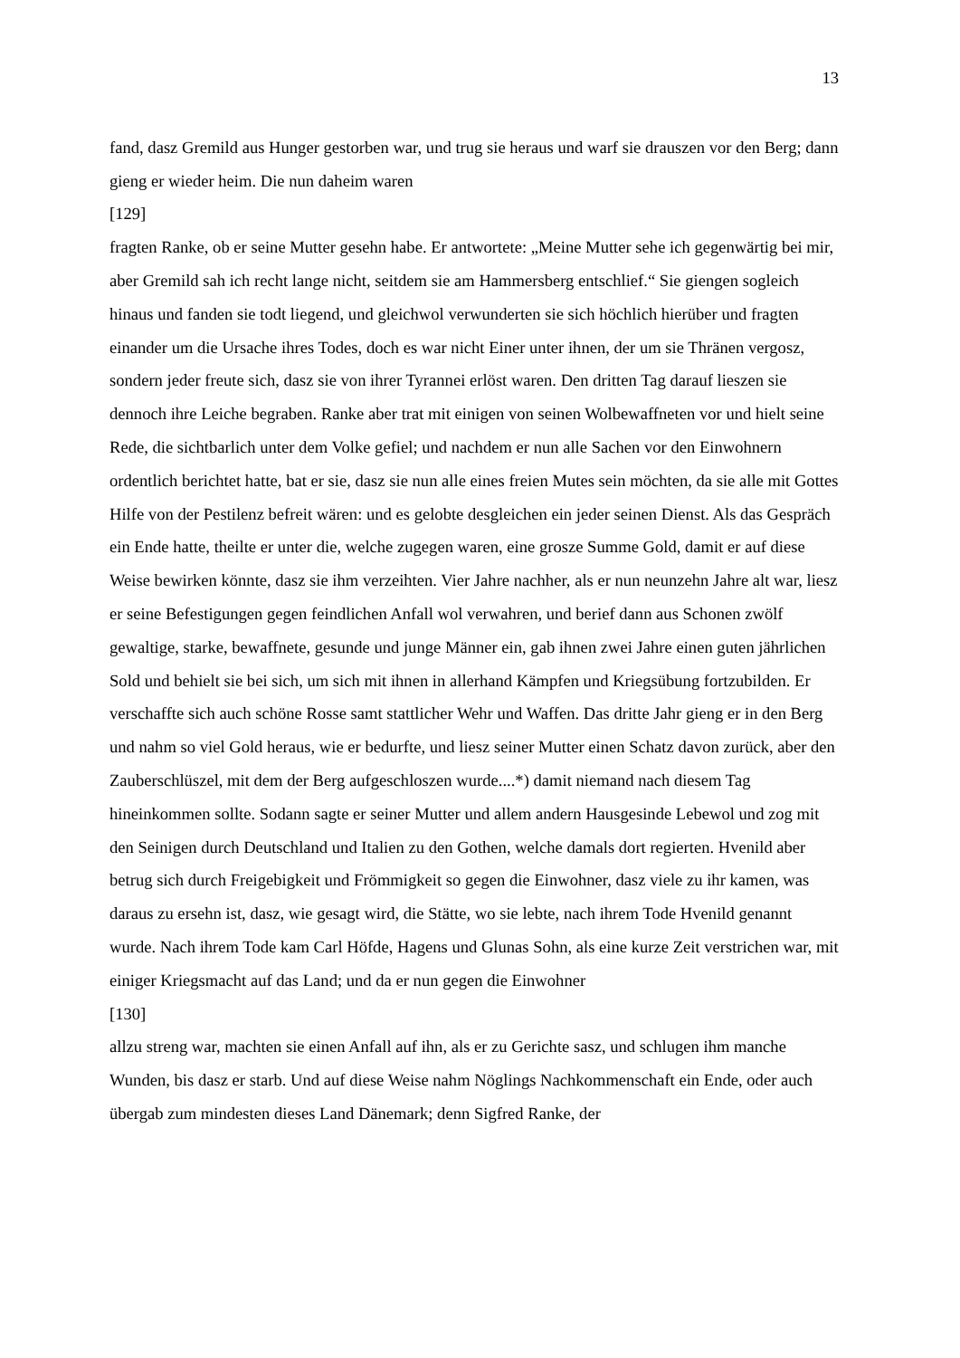13
fand, dasz Gremild aus Hunger gestorben war, und trug sie heraus und warf sie drauszen vor den Berg; dann gieng er wieder heim. Die nun daheim waren
[129]
fragten Ranke, ob er seine Mutter gesehn habe. Er antwortete: „Meine Mutter sehe ich gegenwärtig bei mir, aber Gremild sah ich recht lange nicht, seitdem sie am Hammersberg entschlief.“ Sie giengen sogleich hinaus und fanden sie todt liegend, und gleichwol verwunderten sie sich höchlich hierüber und fragten einander um die Ursache ihres Todes, doch es war nicht Einer unter ihnen, der um sie Thränen vergosz, sondern jeder freute sich, dasz sie von ihrer Tyrannei erlöst waren. Den dritten Tag darauf lieszen sie dennoch ihre Leiche begraben. Ranke aber trat mit einigen von seinen Wolbewaffneten vor und hielt seine Rede, die sichtbarlich unter dem Volke gefiel; und nachdem er nun alle Sachen vor den Einwohnern ordentlich berichtet hatte, bat er sie, dasz sie nun alle eines freien Mutes sein möchten, da sie alle mit Gottes Hilfe von der Pestilenz befreit wären: und es gelobte desgleichen ein jeder seinen Dienst. Als das Gespräch ein Ende hatte, theilte er unter die, welche zugegen waren, eine grosze Summe Gold, damit er auf diese Weise bewirken könnte, dasz sie ihm verzeihten. Vier Jahre nachher, als er nun neunzehn Jahre alt war, liesz er seine Befestigungen gegen feindlichen Anfall wol verwahren, und berief dann aus Schonen zwölf gewaltige, starke, bewaffnete, gesunde und junge Männer ein, gab ihnen zwei Jahre einen guten jährlichen Sold und behielt sie bei sich, um sich mit ihnen in allerhand Kämpfen und Kriegsübung fortzubilden. Er verschaffte sich auch schöne Rosse samt stattlicher Wehr und Waffen. Das dritte Jahr gieng er in den Berg und nahm so viel Gold heraus, wie er bedurfte, und liesz seiner Mutter einen Schatz davon zurück, aber den Zauberschlüszel, mit dem der Berg aufgeschloszen wurde....*) damit niemand nach diesem Tag hineinkommen sollte. Sodann sagte er seiner Mutter und allem andern Hausgesinde Lebewol und zog mit den Seinigen durch Deutschland und Italien zu den Gothen, welche damals dort regierten. Hvenild aber betrug sich durch Freigebigkeit und Frömmigkeit so gegen die Einwohner, dasz viele zu ihr kamen, was daraus zu ersehn ist, dasz, wie gesagt wird, die Stätte, wo sie lebte, nach ihrem Tode Hvenild genannt wurde. Nach ihrem Tode kam Carl Höfde, Hagens und Glunas Sohn, als eine kurze Zeit verstrichen war, mit einiger Kriegsmacht auf das Land; und da er nun gegen die Einwohner
[130]
allzu streng war, machten sie einen Anfall auf ihn, als er zu Gerichte sasz, und schlugen ihm manche Wunden, bis dasz er starb. Und auf diese Weise nahm Nöglings Nachkommenschaft ein Ende, oder auch übergab zum mindesten dieses Land Dänemark; denn Sigfred Ranke, der